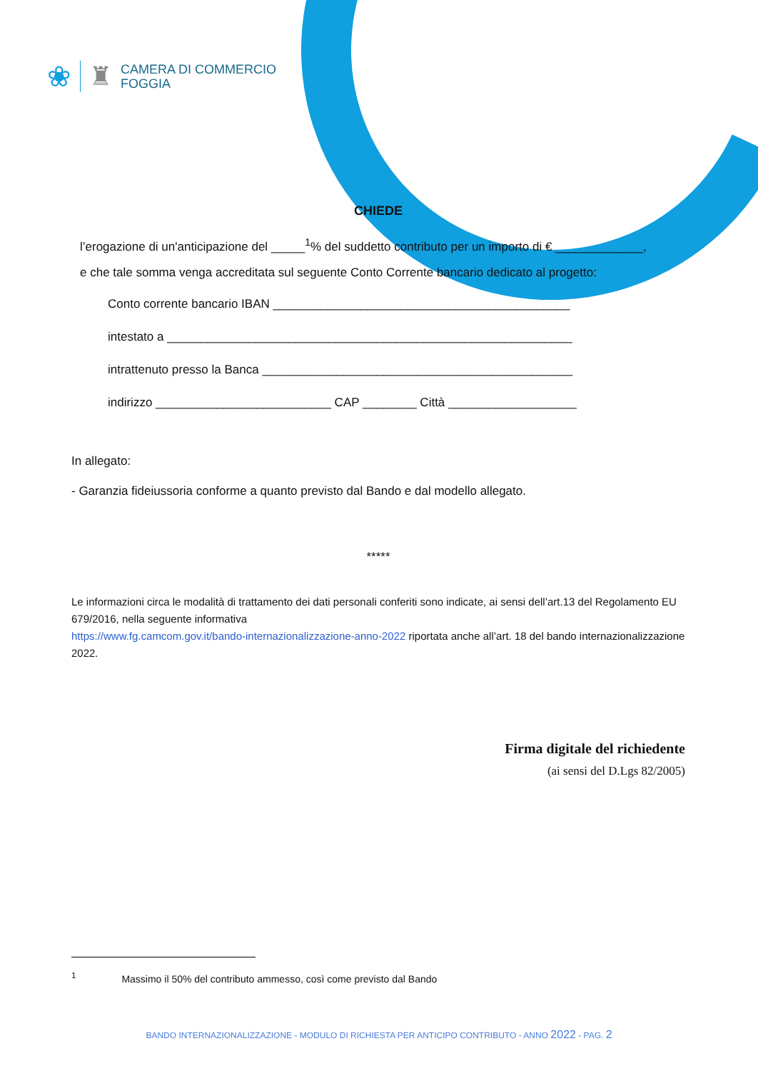❀ ♜
CAMERA DI COMMERCIO
FOGGIA
CHIEDE
l’erogazione di un'anticipazione del _____<sup>1</sup>% del suddetto contributo per un importo di € _____________,
e che tale somma venga accreditata sul seguente Conto Corrente bancario dedicato al progetto:
Conto corrente bancario IBAN ____________________________________________
intestato a ____________________________________________________________
intrattenuto presso la Banca ______________________________________________
indirizzo __________________________ CAP ________ Città ___________________
In allegato:
- Garanzia fideiussoria conforme a quanto previsto dal Bando e dal modello allegato.
*****
Le informazioni circa le modalità di trattamento dei dati personali conferiti sono indicate, ai sensi dell’art.13 del Regolamento EU 679/2016, nella seguente informativa
https://www.fg.camcom.gov.it/bando-internazionalizzazione-anno-2022 riportata anche all’art. 18 del bando internazionalizzazione 2022.
Firma digitale del richiedente
(ai sensi del D.Lgs 82/2005)
<sup>1</sup> Massimo il 50% del contributo ammesso, così come previsto dal Bando
BANDO INTERNAZIONALIZZAZIONE - MODULO DI RICHIESTA PER ANTICIPO CONTRIBUTO - ANNO 2022 - PAG. 2